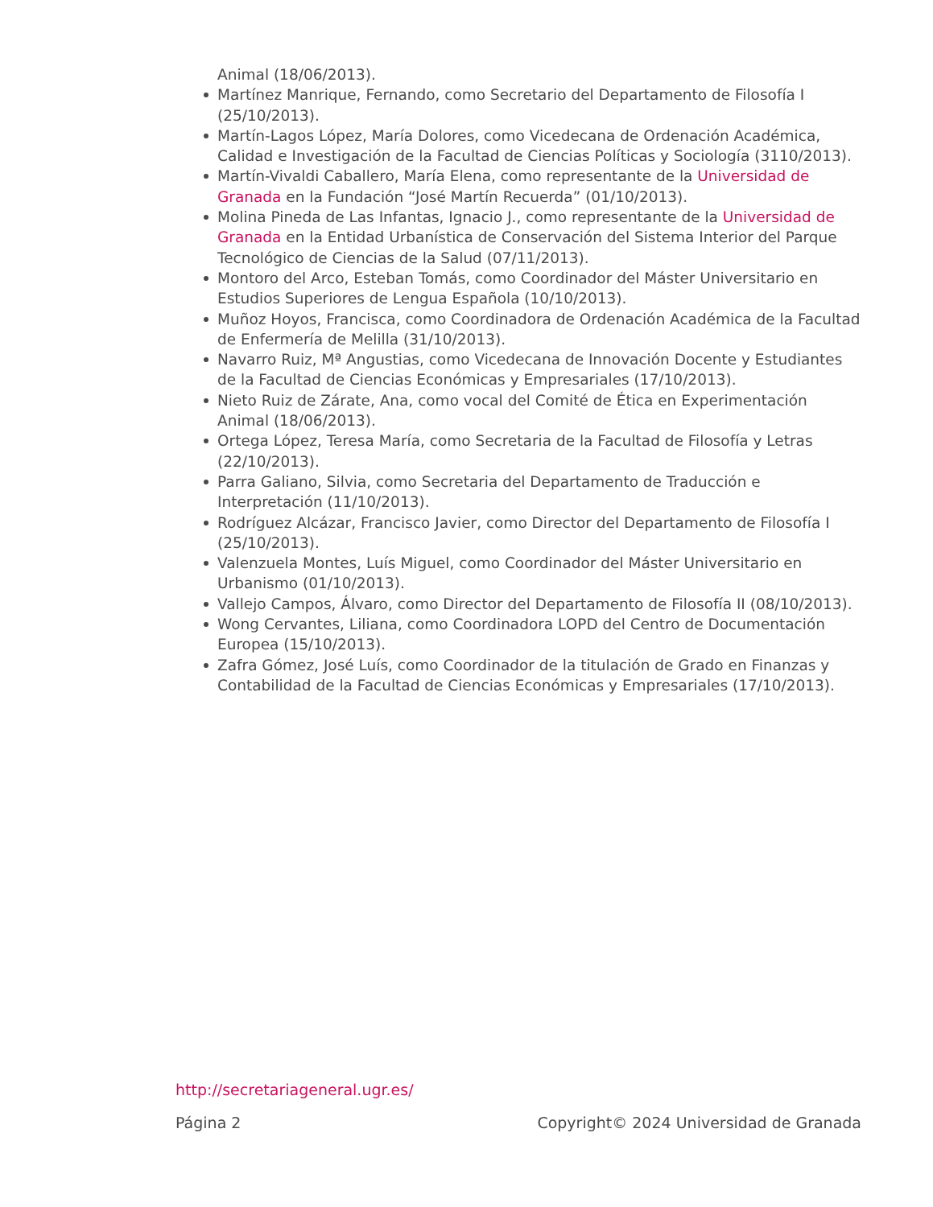Animal (18/06/2013).
Martínez Manrique, Fernando, como Secretario del Departamento de Filosofía I (25/10/2013).
Martín-Lagos López, María Dolores, como Vicedecana de Ordenación Académica, Calidad e Investigación de la Facultad de Ciencias Políticas y Sociología (3110/2013).
Martín-Vivaldi Caballero, María Elena, como representante de la Universidad de Granada en la Fundación “José Martín Recuerda” (01/10/2013).
Molina Pineda de Las Infantas, Ignacio J., como representante de la Universidad de Granada en la Entidad Urbanística de Conservación del Sistema Interior del Parque Tecnológico de Ciencias de la Salud (07/11/2013).
Montoro del Arco, Esteban Tomás, como Coordinador del Máster Universitario en Estudios Superiores de Lengua Española (10/10/2013).
Muñoz Hoyos, Francisca, como Coordinadora de Ordenación Académica de la Facultad de Enfermería de Melilla (31/10/2013).
Navarro Ruiz, Mª Angustias, como Vicedecana de Innovación Docente y Estudiantes de la Facultad de Ciencias Económicas y Empresariales (17/10/2013).
Nieto Ruiz de Zárate, Ana, como vocal del Comité de Ética en Experimentación Animal (18/06/2013).
Ortega López, Teresa María, como Secretaria de la Facultad de Filosofía y Letras (22/10/2013).
Parra Galiano, Silvia, como Secretaria del Departamento de Traducción e Interpretación (11/10/2013).
Rodríguez Alcázar, Francisco Javier, como Director del Departamento de Filosofía I (25/10/2013).
Valenzuela Montes, Luís Miguel, como Coordinador del Máster Universitario en Urbanismo (01/10/2013).
Vallejo Campos, Álvaro, como Director del Departamento de Filosofía II (08/10/2013).
Wong Cervantes, Liliana, como Coordinadora LOPD del Centro de Documentación Europea (15/10/2013).
Zafra Gómez, José Luís, como Coordinador de la titulación de Grado en Finanzas y Contabilidad de la Facultad de Ciencias Económicas y Empresariales (17/10/2013).
http://secretariageneral.ugr.es/
Página 2 Copyright© 2024 Universidad de Granada